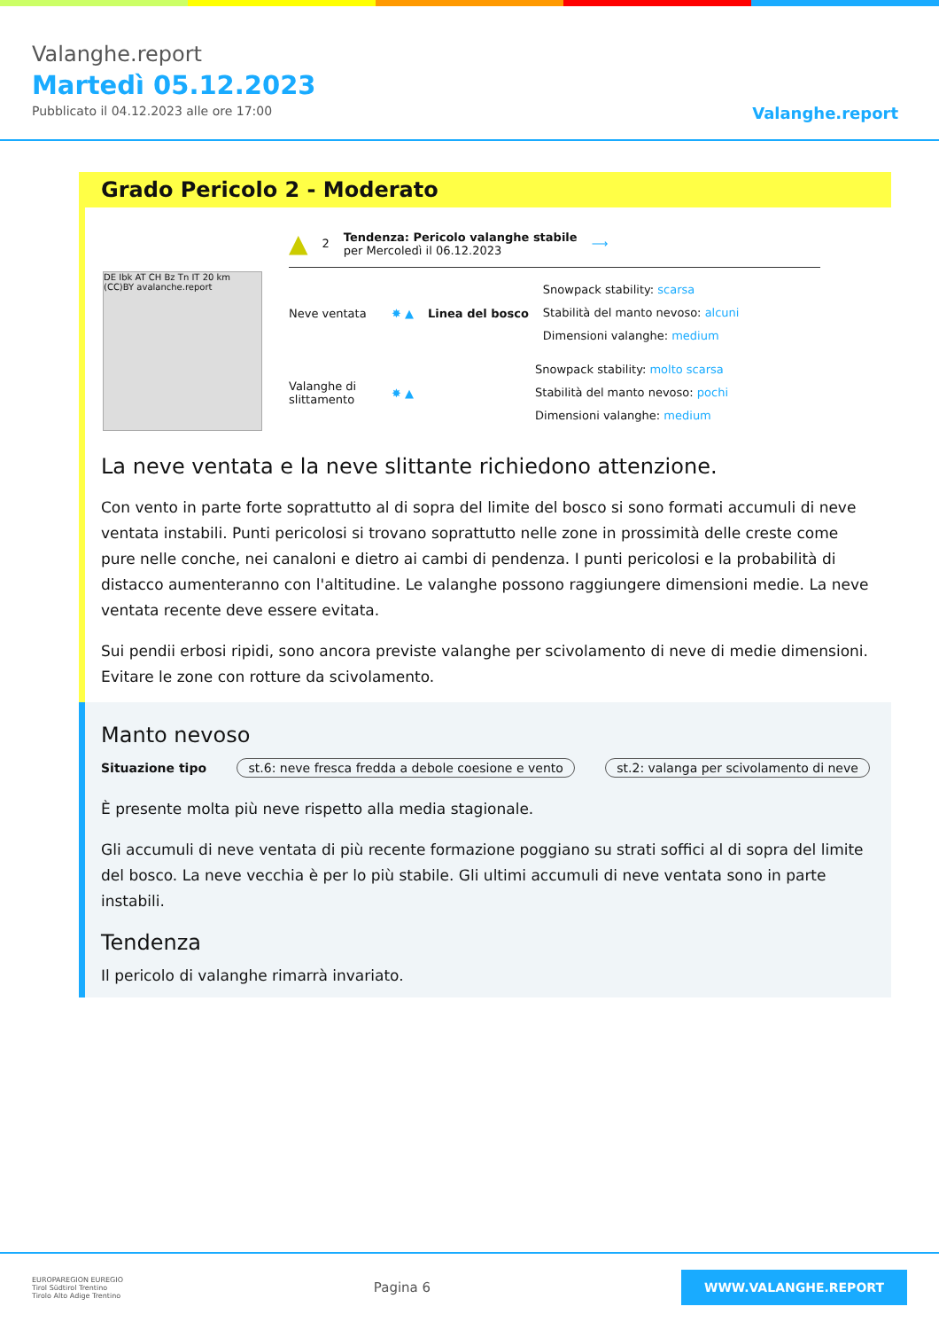Valanghe.report
Martedì 05.12.2023
Pubblicato il 04.12.2023 alle ore 17:00
Valanghe.report
Grado Pericolo 2 - Moderato
DE Ibk AT CH Bz Tn IT 20 km (CC)BY avalanche.report
▲ 2
Tendenza: Pericolo valanghe stabile
per Mercoledì il 06.12.2023
⟶
Neve ventata ✸ ▲ Linea del bosco
Snowpack stability: scarsa
Stabilità del manto nevoso: alcuni
Dimensioni valanghe: medium
Valanghe di slittamento
✸ ▲
Snowpack stability: molto scarsa
Stabilità del manto nevoso: pochi
Dimensioni valanghe: medium
La neve ventata e la neve slittante richiedono attenzione.
Con vento in parte forte soprattutto al di sopra del limite del bosco si sono formati accumuli di neve ventata instabili. Punti pericolosi si trovano soprattutto nelle zone in prossimità delle creste come pure nelle conche, nei canaloni e dietro ai cambi di pendenza. I punti pericolosi e la probabilità di distacco aumenteranno con l'altitudine. Le valanghe possono raggiungere dimensioni medie. La neve ventata recente deve essere evitata.
Sui pendii erbosi ripidi, sono ancora previste valanghe per scivolamento di neve di medie dimensioni. Evitare le zone con rotture da scivolamento.
Manto nevoso
Situazione tipo st.6: neve fresca fredda a debole coesione e vento st.2: valanga per scivolamento di neve
È presente molta più neve rispetto alla media stagionale.
Gli accumuli di neve ventata di più recente formazione poggiano su strati soffici al di sopra del limite del bosco. La neve vecchia è per lo più stabile. Gli ultimi accumuli di neve ventata sono in parte instabili.
Tendenza
Il pericolo di valanghe rimarrà invariato.
EUROPAREGION EUREGIO
Tirol Südtirol Trentino
Tirolo Alto Adige Trentino
Pagina 6
WWW.VALANGHE.REPORT